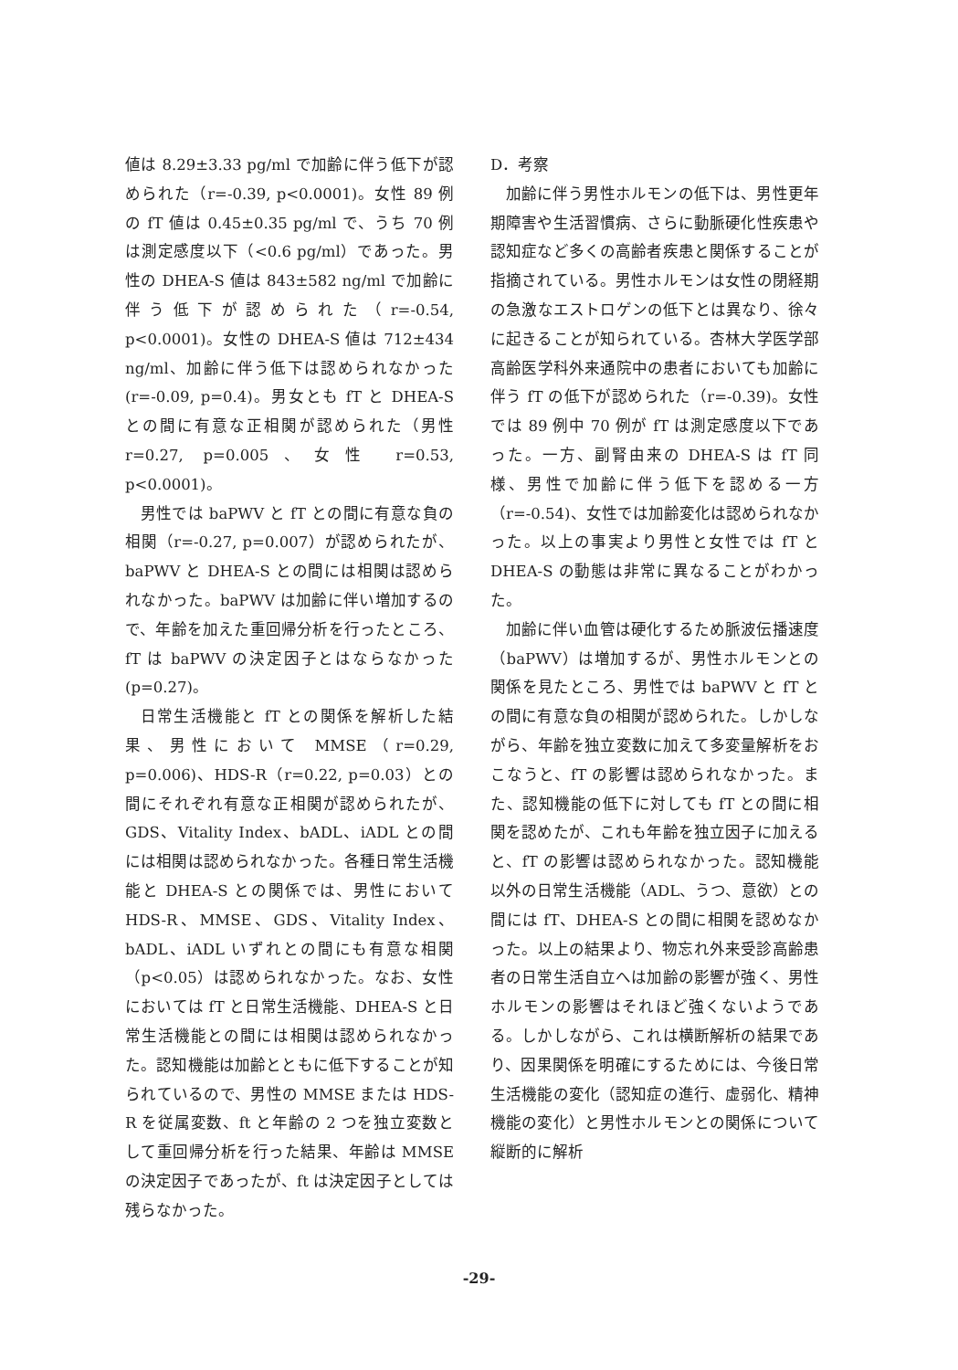値は 8.29±3.33 pg/ml で加齢に伴う低下が認められた（r=-0.39, p<0.0001)。女性 89 例の fT 値は 0.45±0.35 pg/ml で、うち 70 例は測定感度以下（<0.6 pg/ml）であった。男性の DHEA-S 値は 843±582 ng/ml で加齢に伴う低下が認められた（r=-0.54, p<0.0001)。女性の DHEA-S 値は 712±434 ng/ml、加齢に伴う低下は認められなかった(r=-0.09, p=0.4)。男女とも fT と DHEA-S との間に有意な正相関が認められた（男性 r=0.27, p=0.005、女性 r=0.53, p<0.0001)。
男性では baPWV と fT との間に有意な負の相関（r=-0.27, p=0.007）が認められたが、baPWV と DHEA-S との間には相関は認められなかった。baPWV は加齢に伴い増加するので、年齢を加えた重回帰分析を行ったところ、fT は baPWV の決定因子とはならなかった (p=0.27)。
日常生活機能と fT との関係を解析した結果、男性において MMSE（r=0.29, p=0.006)、HDS-R（r=0.22, p=0.03）との間にそれぞれ有意な正相関が認められたが、GDS、Vitality Index、bADL、iADL との間には相関は認められなかった。各種日常生活機能と DHEA-S との関係では、男性において HDS-R、MMSE、GDS、Vitality Index、bADL、iADL いずれとの間にも有意な相関（p<0.05）は認められなかった。なお、女性においては fT と日常生活機能、DHEA-S と日常生活機能との間には相関は認められなかった。認知機能は加齢とともに低下することが知られているので、男性の MMSE または HDS-R を従属変数、ft と年齢の 2 つを独立変数として重回帰分析を行った結果、年齢は MMSE の決定因子であったが、ft は決定因子としては残らなかった。
D．考察
加齢に伴う男性ホルモンの低下は、男性更年期障害や生活習慣病、さらに動脈硬化性疾患や認知症など多くの高齢者疾患と関係することが指摘されている。男性ホルモンは女性の閉経期の急激なエストロゲンの低下とは異なり、徐々に起きることが知られている。杏林大学医学部高齢医学科外来通院中の患者においても加齢に伴う fT の低下が認められた（r=-0.39)。女性では 89 例中 70 例が fT は測定感度以下であった。一方、副腎由来の DHEA-S は fT 同様、男性で加齢に伴う低下を認める一方（r=-0.54)、女性では加齢変化は認められなかった。以上の事実より男性と女性では fT と DHEA-S の動態は非常に異なることがわかった。
加齢に伴い血管は硬化するため脈波伝播速度（baPWV）は増加するが、男性ホルモンとの関係を見たところ、男性では baPWV と fT との間に有意な負の相関が認められた。しかしながら、年齢を独立変数に加えて多変量解析をおこなうと、fT の影響は認められなかった。また、認知機能の低下に対しても fT との間に相関を認めたが、これも年齢を独立因子に加えると、fT の影響は認められなかった。認知機能以外の日常生活機能（ADL、うつ、意欲）との間には fT、DHEA-S との間に相関を認めなかった。以上の結果より、物忘れ外来受診高齢患者の日常生活自立へは加齢の影響が強く、男性ホルモンの影響はそれほど強くないようである。しかしながら、これは横断解析の結果であり、因果関係を明確にするためには、今後日常生活機能の変化（認知症の進行、虚弱化、精神機能の変化）と男性ホルモンとの関係について縦断的に解析
-29-